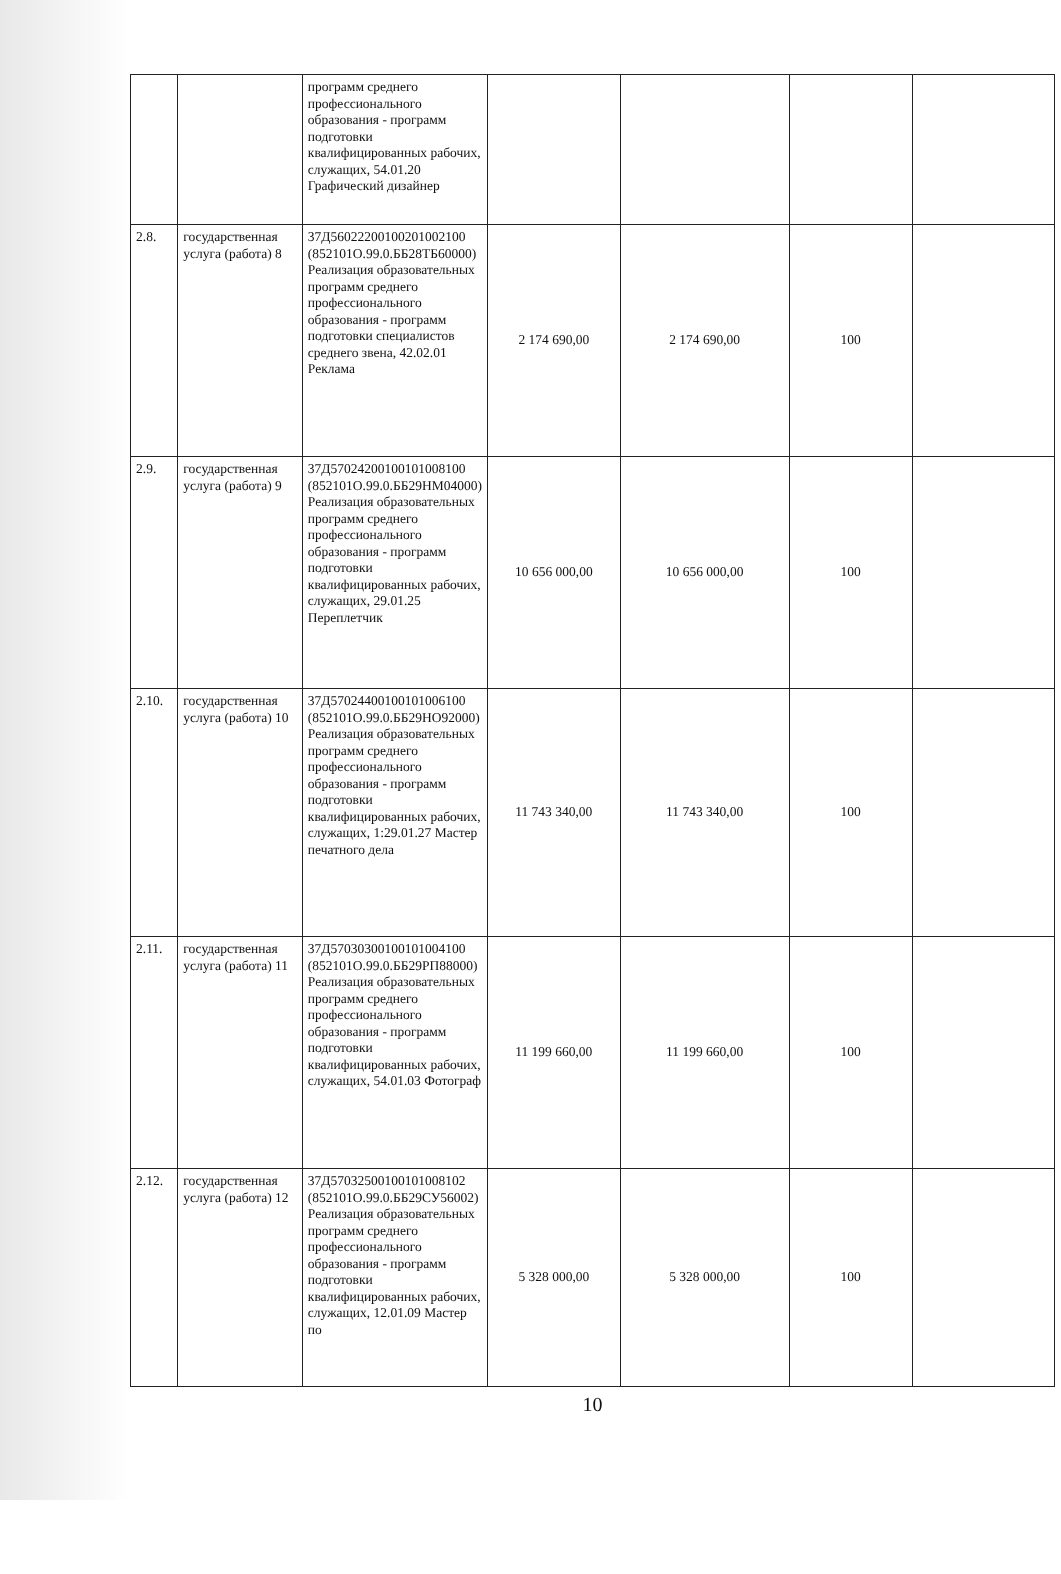| | | программ среднего профессионального образования - программ подготовки квалифицированных рабочих, служащих, 54.01.20 Графический дизайнер | | | | |
| 2.8. | государственная услуга (работа) 8 | 37Д56022200100201002100 (852101О.99.0.ББ28ТБ60000) Реализация образовательных программ среднего профессионального образования - программ подготовки специалистов среднего звена, 42.02.01 Реклама | 2 174 690,00 | 2 174 690,00 | 100 | |
| 2.9. | государственная услуга (работа) 9 | 37Д57024200100101008100 (852101О.99.0.ББ29НМ04000) Реализация образовательных программ среднего профессионального образования - программ подготовки квалифицированных рабочих, служащих, 29.01.25 Переплетчик | 10 656 000,00 | 10 656 000,00 | 100 | |
| 2.10. | государственная услуга (работа) 10 | 37Д57024400100101006100 (852101О.99.0.ББ29НО92000) Реализация образовательных программ среднего профессионального образования - программ подготовки квалифицированных рабочих, служащих, 1:29.01.27 Мастер печатного дела | 11 743 340,00 | 11 743 340,00 | 100 | |
| 2.11. | государственная услуга (работа) 11 | 37Д57030300100101004100 (852101О.99.0.ББ29РП88000) Реализация образовательных программ среднего профессионального образования - программ подготовки квалифицированных рабочих, служащих, 54.01.03 Фотограф | 11 199 660,00 | 11 199 660,00 | 100 | |
| 2.12. | государственная услуга (работа) 12 | 37Д57032500100101008102 (852101О.99.0.ББ29СУ56002) Реализация образовательных программ среднего профессионального образования - программ подготовки квалифицированных рабочих, служащих, 12.01.09 Мастер по | 5 328 000,00 | 5 328 000,00 | 100 | |
10